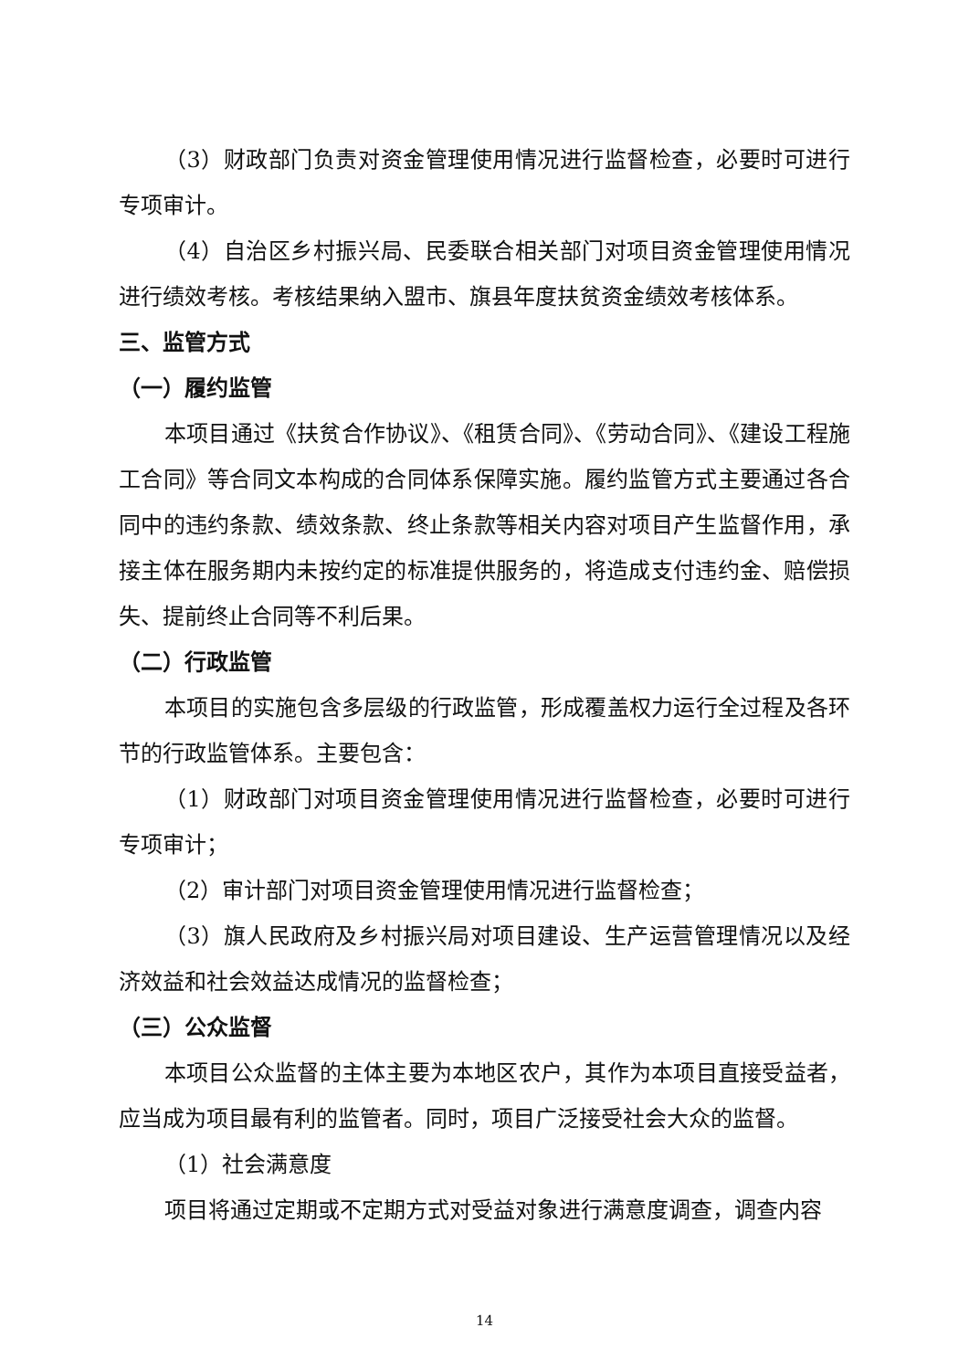（3）财政部门负责对资金管理使用情况进行监督检查，必要时可进行专项审计。
（4）自治区乡村振兴局、民委联合相关部门对项目资金管理使用情况进行绩效考核。考核结果纳入盟市、旗县年度扶贫资金绩效考核体系。
三、监管方式
（一）履约监管
本项目通过《扶贫合作协议》、《租赁合同》、《劳动合同》、《建设工程施工合同》等合同文本构成的合同体系保障实施。履约监管方式主要通过各合同中的违约条款、绩效条款、终止条款等相关内容对项目产生监督作用，承接主体在服务期内未按约定的标准提供服务的，将造成支付违约金、赔偿损失、提前终止合同等不利后果。
（二）行政监管
本项目的实施包含多层级的行政监管，形成覆盖权力运行全过程及各环节的行政监管体系。主要包含：
（1）财政部门对项目资金管理使用情况进行监督检查，必要时可进行专项审计；
（2）审计部门对项目资金管理使用情况进行监督检查；
（3）旗人民政府及乡村振兴局对项目建设、生产运营管理情况以及经济效益和社会效益达成情况的监督检查；
（三）公众监督
本项目公众监督的主体主要为本地区农户，其作为本项目直接受益者，应当成为项目最有利的监管者。同时，项目广泛接受社会大众的监督。
（1）社会满意度
项目将通过定期或不定期方式对受益对象进行满意度调查，调查内容
14